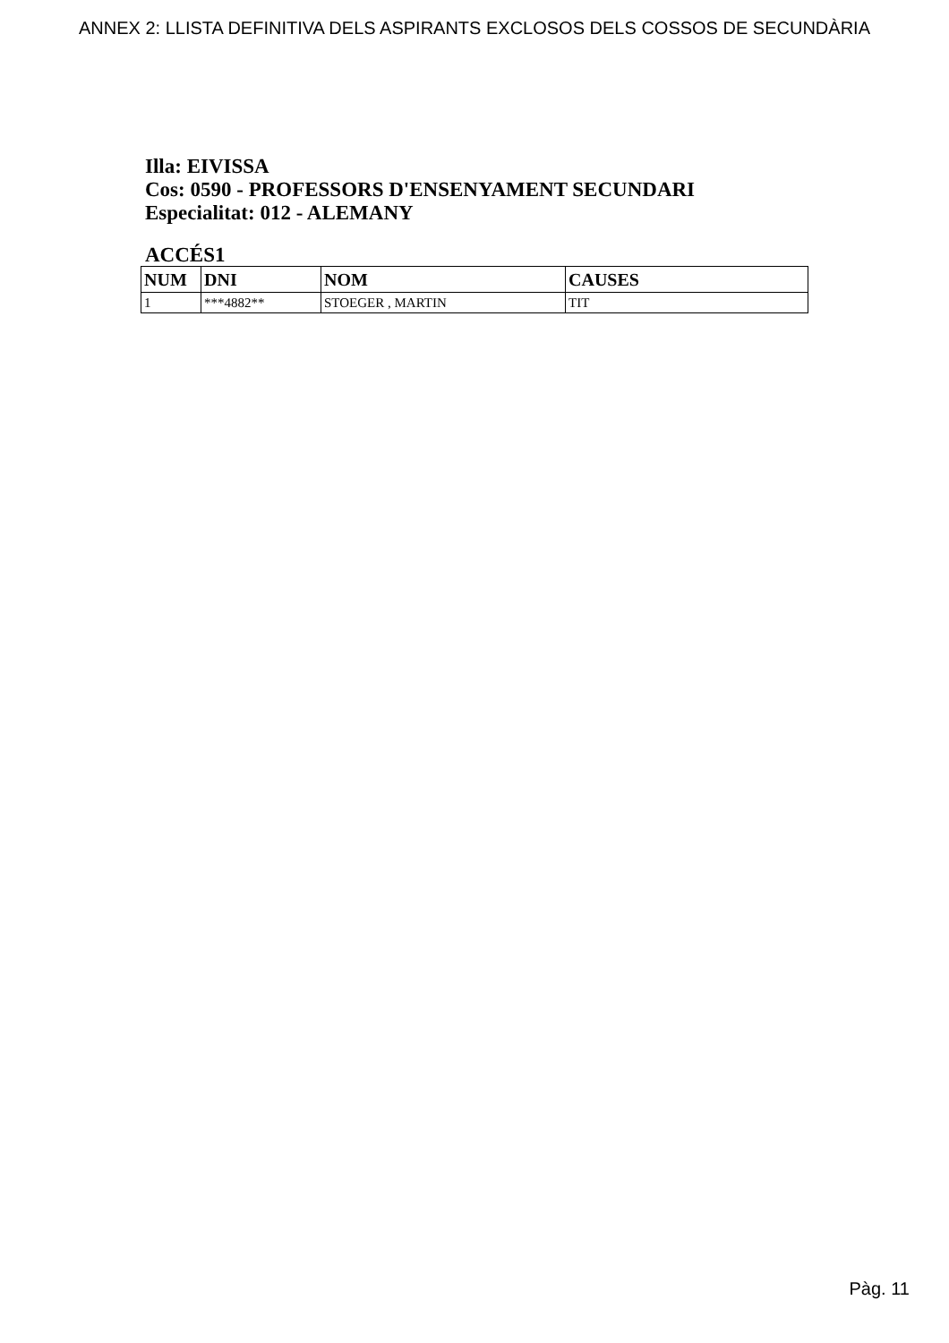ANNEX 2: LLISTA DEFINITIVA DELS ASPIRANTS EXCLOSOS DELS COSSOS DE SECUNDÀRIA
Illa: EIVISSA
Cos: 0590 - PROFESSORS D'ENSENYAMENT SECUNDARI
Especialitat: 012 - ALEMANY
ACCÉS1
| NUM | DNI | NOM | CAUSES |
| --- | --- | --- | --- |
| 1 | ***4882** | STOEGER , MARTIN | TIT |
Pàg. 11